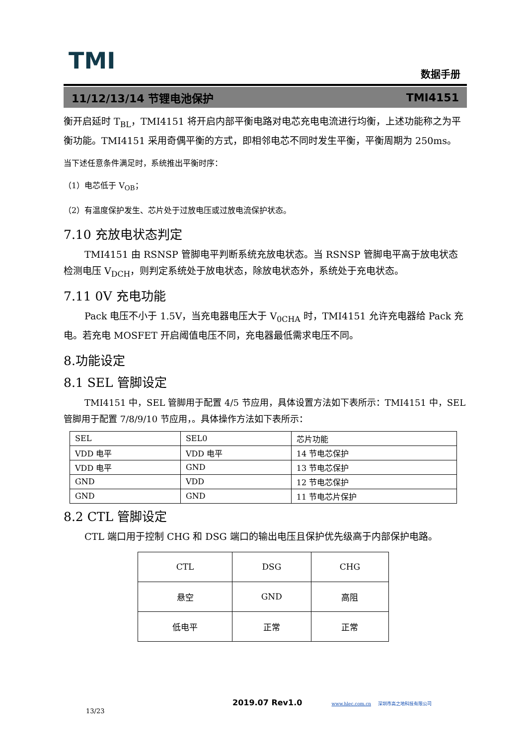TMI 数据手册
11/12/13/14 节锂电池保护 TMI4151
衡开启延时 T<sub>BL</sub>，TMI4151 将开启内部平衡电路对电芯充电电流进行均衡，上述功能称之为平衡功能。TMI4151 采用奇偶平衡的方式，即相邻电芯不同时发生平衡，平衡周期为 250ms。
当下述任意条件满足时，系统推出平衡时序：
（1）电芯低于 V<sub>OB</sub>；
（2）有温度保护发生、芯片处于过放电压或过放电流保护状态。
7.10 充放电状态判定
TMI4151 由 RSNSP 管脚电平判断系统充放电状态。当 RSNSP 管脚电平高于放电状态检测电压 V<sub>DCH</sub>，则判定系统处于放电状态，除放电状态外，系统处于充电状态。
7.11 0V 充电功能
Pack 电压不小于 1.5V，当充电器电压大于 V<sub>0CHA</sub> 时，TMI4151 允许充电器给 Pack 充电。若充电 MOSFET 开启阈值电压不同，充电器最低需求电压不同。
8.功能设定
8.1 SEL 管脚设定
TMI4151 中，SEL 管脚用于配置 4/5 节应用，具体设置方法如下表所示：TMI4151 中，SEL 管脚用于配置 7/8/9/10 节应用，。具体操作方法如下表所示：
| SEL | SEL0 | 芯片功能 |
| VDD 电平 | VDD 电平 | 14 节电芯保护 |
| VDD 电平 | GND | 13 节电芯保护 |
| GND | VDD | 12 节电芯保护 |
| GND | GND | 11 节电芯片保护 |
8.2 CTL 管脚设定
CTL 端口用于控制 CHG 和 DSG 端口的输出电压且保护优先级高于内部保护电路。
| CTL | DSG | CHG |
| 悬空 | GND | 高阻 |
| 低电平 | 正常 | 正常 |
2019.07 Rev1.0 www.hlec.com.cn 深圳市高之地科技有限公司 13/23